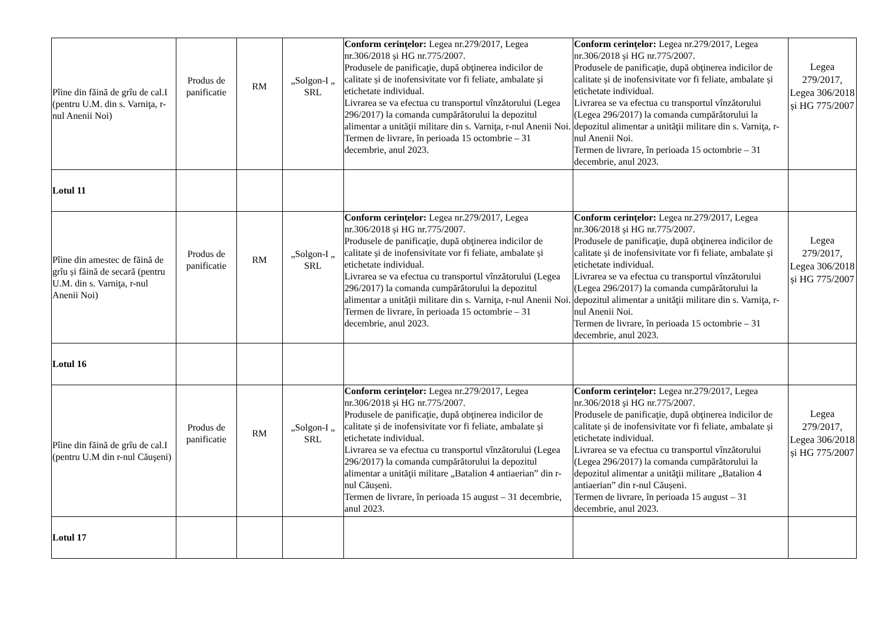| Pîine din făină de grîu de cal.I (pentru U.M. din s. Varniţa, r-nul Anenii Noi) | Produs de panificatie | RM | „Solgon-I „ SRL | Conform cerinţelor: Legea nr.279/2017, Legea nr.306/2018 și HG nr.775/2007. Produsele de panificaţie, după obţinerea indicilor de calitate și de inofensivitate vor fi feliate, ambalate și etichetate individual. Livrarea se va efectua cu transportul vînzătorului (Legea 296/2017) la comanda cumpărătorului la depozitul alimentar a unităţii militare din s. Varniţa, r-nul Anenii Noi. Termen de livrare, în perioada 15 octombrie – 31 decembrie, anul 2023. | Conform cerinţelor: Legea nr.279/2017, Legea nr.306/2018 și HG nr.775/2007. Produsele de panificaţie, după obţinerea indicilor de calitate și de inofensivitate vor fi feliate, ambalate și etichetate individual. Livrarea se va efectua cu transportul vînzătorului (Legea 296/2017) la comanda cumpărătorului la depozitul alimentar a unităţii militare din s. Varniţa, r-nul Anenii Noi. Termen de livrare, în perioada 15 octombrie – 31 decembrie, anul 2023. | Legea 279/2017, Legea 306/2018 și HG 775/2007 |
| Lotul 11 | | | | | | |
| Pîine din amestec de făină de grîu și făină de secară (pentru U.M. din s. Varniţa, r-nul Anenii Noi) | Produs de panificatie | RM | „Solgon-I „ SRL | Conform cerinţelor: Legea nr.279/2017, Legea nr.306/2018 și HG nr.775/2007. Produsele de panificaţie, după obţinerea indicilor de calitate și de inofensivitate vor fi feliate, ambalate și etichetate individual. Livrarea se va efectua cu transportul vînzătorului (Legea 296/2017) la comanda cumpărătorului la depozitul alimentar a unităţii militare din s. Varniţa, r-nul Anenii Noi. Termen de livrare, în perioada 15 octombrie – 31 decembrie, anul 2023. | Conform cerinţelor: Legea nr.279/2017, Legea nr.306/2018 și HG nr.775/2007. Produsele de panificaţie, după obţinerea indicilor de calitate și de inofensivitate vor fi feliate, ambalate și etichetate individual. Livrarea se va efectua cu transportul vînzătorului (Legea 296/2017) la comanda cumpărătorului la depozitul alimentar a unităţii militare din s. Varniţa, r-nul Anenii Noi. Termen de livrare, în perioada 15 octombrie – 31 decembrie, anul 2023. | Legea 279/2017, Legea 306/2018 și HG 775/2007 |
| Lotul 16 | | | | | | |
| Pîine din făină de grîu de cal.I (pentru U.M din r-nul Căuşeni) | Produs de panificatie | RM | „Solgon-I „ SRL | Conform cerinţelor: Legea nr.279/2017, Legea nr.306/2018 și HG nr.775/2007. Produsele de panificaţie, după obţinerea indicilor de calitate și de inofensivitate vor fi feliate, ambalate și etichetate individual. Livrarea se va efectua cu transportul vînzătorului (Legea 296/2017) la comanda cumpărătorului la depozitul alimentar a unităţii militare „Batalion 4 antiaerian” din r-nul Căușeni. Termen de livrare, în perioada 15 august – 31 decembrie, anul 2023. | Conform cerinţelor: Legea nr.279/2017, Legea nr.306/2018 și HG nr.775/2007. Produsele de panificaţie, după obţinerea indicilor de calitate și de inofensivitate vor fi feliate, ambalate și etichetate individual. Livrarea se va efectua cu transportul vînzătorului (Legea 296/2017) la comanda cumpărătorului la depozitul alimentar a unităţii militare „Batalion 4 antiaerian” din r-nul Căușeni. Termen de livrare, în perioada 15 august – 31 decembrie, anul 2023. | Legea 279/2017, Legea 306/2018 și HG 775/2007 |
| Lotul 17 | | | | | | |